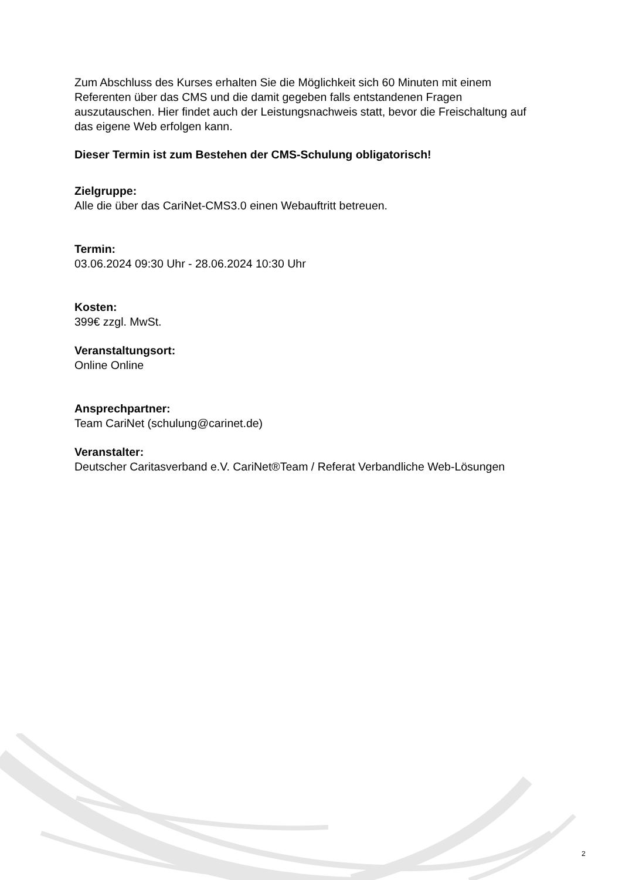Zum Abschluss des Kurses erhalten Sie die Möglichkeit sich 60 Minuten mit einem Referenten über das CMS und die damit gegeben falls entstandenen Fragen auszutauschen. Hier findet auch der Leistungsnachweis statt, bevor die Freischaltung auf das eigene Web erfolgen kann.
Dieser Termin ist zum Bestehen der CMS-Schulung obligatorisch!
Zielgruppe:
Alle die über das CariNet-CMS3.0 einen Webauftritt betreuen.
Termin:
03.06.2024 09:30 Uhr - 28.06.2024 10:30 Uhr
Kosten:
399€ zzgl. MwSt.
Veranstaltungsort:
Online Online
Ansprechpartner:
Team CariNet (schulung@carinet.de)
Veranstalter:
Deutscher Caritasverband e.V. CariNet®Team / Referat Verbandliche Web-Lösungen
2